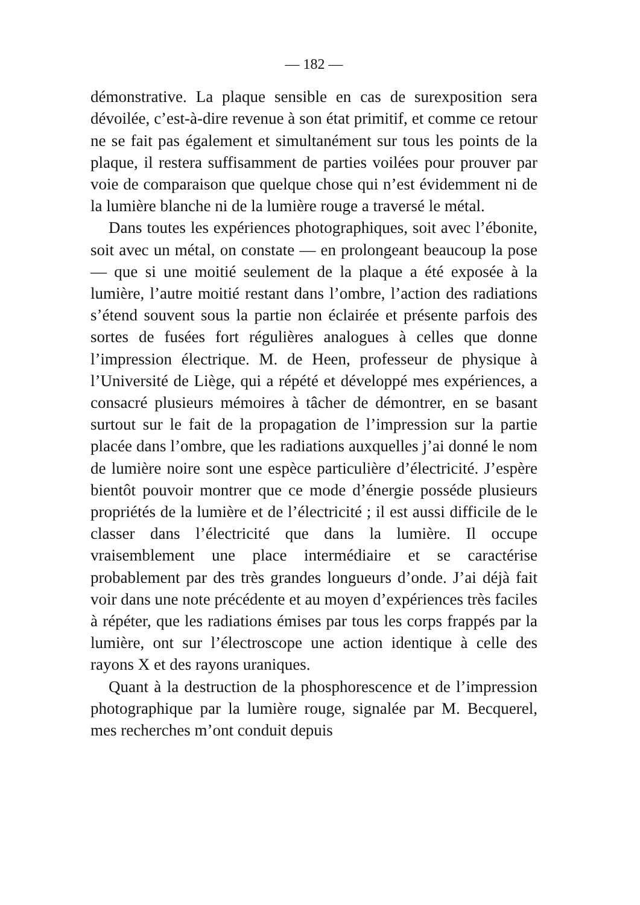— 182 —
démonstrative. La plaque sensible en cas de surexposition sera dévoilée, c’est-à-dire revenue à son état primitif, et comme ce retour ne se fait pas également et simultanément sur tous les points de la plaque, il restera suffisamment de parties voilées pour prouver par voie de comparaison que quelque chose qui n’est évidemment ni de la lumière blanche ni de la lumière rouge a traversé le métal.
Dans toutes les expériences photographiques, soit avec l’ébonite, soit avec un métal, on constate — en prolongeant beaucoup la pose — que si une moitié seulement de la plaque a été exposée à la lumière, l’autre moitié restant dans l’ombre, l’action des radiations s’étend souvent sous la partie non éclairée et présente parfois des sortes de fusées fort régulières analogues à celles que donne l’impression électrique. M. de Heen, professeur de physique à l’Université de Liège, qui a répété et développé mes expériences, a consacré plusieurs mémoires à tâcher de démontrer, en se basant surtout sur le fait de la propagation de l’impression sur la partie placée dans l’ombre, que les radiations auxquelles j’ai donné le nom de lumière noire sont une espèce particulière d’électricité. J’espère bientôt pouvoir montrer que ce mode d’énergie posséde plusieurs propriétés de la lumière et de l’électricité ; il est aussi difficile de le classer dans l’électricité que dans la lumière. Il occupe vraisemblement une place intermédiaire et se caractérise probablement par des très grandes longueurs d’onde. J’ai déjà fait voir dans une note précédente et au moyen d’expériences très faciles à répéter, que les radiations émises par tous les corps frappés par la lumière, ont sur l’électroscope une action identique à celle des rayons X et des rayons uraniques.
Quant à la destruction de la phosphorescence et de l’impression photographique par la lumière rouge, signalée par M. Becquerel, mes recherches m’ont conduit depuis